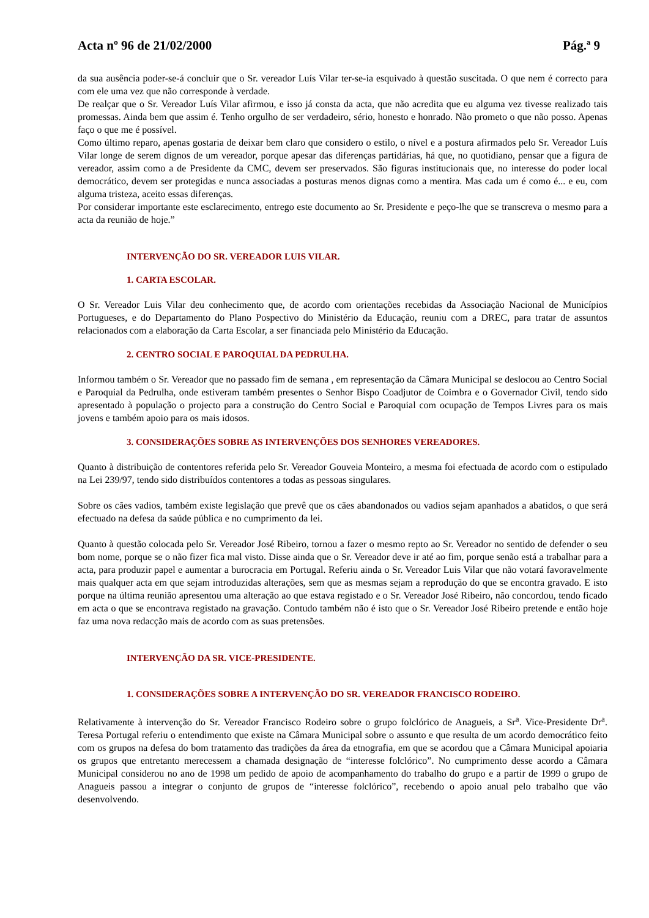Acta nº 96 de 21/02/2000 Pág.ª 9
da sua ausência poder-se-á concluir que o Sr. vereador Luís Vilar ter-se-ia esquivado à questão suscitada. O que nem é correcto para com ele uma vez que não corresponde à verdade.
De realçar que o Sr. Vereador Luís Vilar afirmou, e isso já consta da acta, que não acredita que eu alguma vez tivesse realizado tais promessas. Ainda bem que assim é. Tenho orgulho de ser verdadeiro, sério, honesto e honrado. Não prometo o que não posso. Apenas faço o que me é possível.
Como último reparo, apenas gostaria de deixar bem claro que considero o estilo, o nível e a postura afirmados pelo Sr. Vereador Luís Vilar longe de serem dignos de um vereador, porque apesar das diferenças partidárias, há que, no quotidiano, pensar que a figura de vereador, assim como a de Presidente da CMC, devem ser preservados. São figuras institucionais que, no interesse do poder local democrático, devem ser protegidas e nunca associadas a posturas menos dignas como a mentira. Mas cada um é como é... e eu, com alguma tristeza, aceito essas diferenças.
Por considerar importante este esclarecimento, entrego este documento ao Sr. Presidente e peço-lhe que se transcreva o mesmo para a acta da reunião de hoje.”
INTERVENÇÃO DO SR. VEREADOR LUIS VILAR.
1. CARTA ESCOLAR.
O Sr. Vereador Luis Vilar deu conhecimento que, de acordo com orientações recebidas da Associação Nacional de Municípios Portugueses, e do Departamento do Plano Pospectivo do Ministério da Educação, reuniu com a DREC, para tratar de assuntos relacionados com a elaboração da Carta Escolar, a ser financiada pelo Ministério da Educação.
2. CENTRO SOCIAL E PAROQUIAL DA PEDRULHA.
Informou também o Sr. Vereador que no passado fim de semana , em representação da Câmara Municipal se deslocou ao Centro Social e Paroquial da Pedrulha, onde estiveram também presentes o Senhor Bispo Coadjutor de Coimbra e o Governador Civil, tendo sido apresentado à população o projecto para a construção do Centro Social e Paroquial com ocupação de Tempos Livres para os mais jovens e também apoio para os mais idosos.
3. CONSIDERAÇÕES SOBRE AS INTERVENÇÕES DOS SENHORES VEREADORES.
Quanto à distribuição de contentores referida pelo Sr. Vereador Gouveia Monteiro, a mesma foi efectuada de acordo com o estipulado na Lei 239/97, tendo sido distribuídos contentores a todas as pessoas singulares.
Sobre os cães vadios, também existe legislação que prevê que os cães abandonados ou vadios sejam apanhados a abatidos, o que será efectuado na defesa da saúde pública e no cumprimento da lei.
Quanto à questão colocada pelo Sr. Vereador José Ribeiro, tornou a fazer o mesmo repto ao Sr. Vereador no sentido de defender o seu bom nome, porque se o não fizer fica mal visto. Disse ainda que o Sr. Vereador deve ir até ao fim, porque senão está a trabalhar para a acta, para produzir papel e aumentar a burocracia em Portugal. Referiu ainda o Sr. Vereador Luis Vilar que não votará favoravelmente mais qualquer acta em que sejam introduzidas alterações, sem que as mesmas sejam a reprodução do que se encontra gravado. E isto porque na última reunião apresentou uma alteração ao que estava registado e o Sr. Vereador José Ribeiro, não concordou, tendo ficado em acta o que se encontrava registado na gravação. Contudo também não é isto que o Sr. Vereador José Ribeiro pretende e então hoje faz uma nova redacção mais de acordo com as suas pretensões.
INTERVENÇÃO DA SR. VICE-PRESIDENTE.
1. CONSIDERAÇÕES SOBRE A INTERVENÇÃO DO SR. VEREADOR FRANCISCO RODEIRO.
Relativamente à intervenção do Sr. Vereador Francisco Rodeiro sobre o grupo folclórico de Anagueis, a Sr<sup>a</sup>. Vice-Presidente Dr<sup>a</sup>. Teresa Portugal referiu o entendimento que existe na Câmara Municipal sobre o assunto e que resulta de um acordo democrático feito com os grupos na defesa do bom tratamento das tradições da área da etnografia, em que se acordou que a Câmara Municipal apoiaria os grupos que entretanto merecessem a chamada designação de “interesse folclórico”. No cumprimento desse acordo a Câmara Municipal considerou no ano de 1998 um pedido de apoio de acompanhamento do trabalho do grupo e a partir de 1999 o grupo de Anagueis passou a integrar o conjunto de grupos de “interesse folclórico”, recebendo o apoio anual pelo trabalho que vão desenvolvendo.